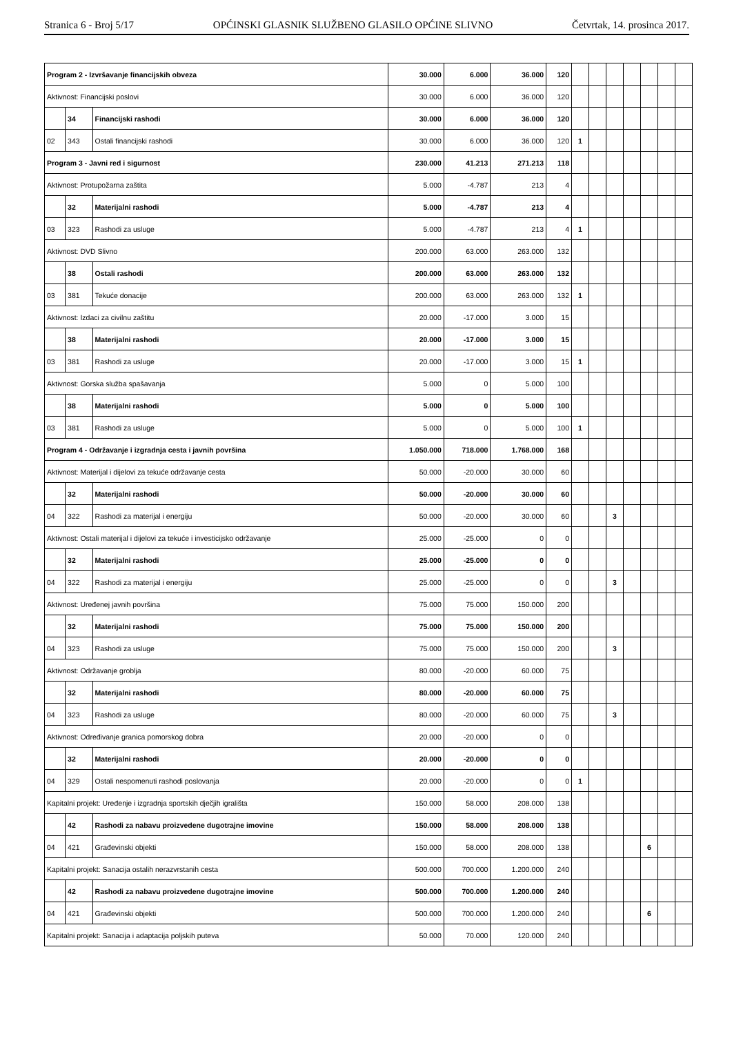Stranica 6 - Broj 5/17 OPĆINSKI GLASNIK SLUŽBENO GLASILO OPĆINE SLIVNO Četvrtak, 14. prosinca 2017.
| Program 2 - Izvršavanje financijskih obveza | | | 30.000 | 6.000 | 36.000 | 120 | | | | | | | |
| Aktivnost: Financijski poslovi | | | 30.000 | 6.000 | 36.000 | 120 | | | | | | | |
| | 34 | Financijski rashodi | 30.000 | 6.000 | 36.000 | 120 | | | | | | | |
| 02 | 343 | Ostali financijski rashodi | 30.000 | 6.000 | 36.000 | 120 | 1 | | | | | | |
| Program 3 - Javni red i sigurnost | | | 230.000 | 41.213 | 271.213 | 118 | | | | | | | |
| Aktivnost: Protupožarna zaštita | | | 5.000 | -4.787 | 213 | 4 | | | | | | | |
| | 32 | Materijalni rashodi | 5.000 | -4.787 | 213 | 4 | | | | | | | |
| 03 | 323 | Rashodi za usluge | 5.000 | -4.787 | 213 | 4 | 1 | | | | | | |
| Aktivnost: DVD Slivno | | | 200.000 | 63.000 | 263.000 | 132 | | | | | | | |
| | 38 | Ostali rashodi | 200.000 | 63.000 | 263.000 | 132 | | | | | | | |
| 03 | 381 | Tekuće donacije | 200.000 | 63.000 | 263.000 | 132 | 1 | | | | | | |
| Aktivnost: Izdaci za civilnu zaštitu | | | 20.000 | -17.000 | 3.000 | 15 | | | | | | | |
| | 38 | Materijalni rashodi | 20.000 | -17.000 | 3.000 | 15 | | | | | | | |
| 03 | 381 | Rashodi za usluge | 20.000 | -17.000 | 3.000 | 15 | 1 | | | | | | |
| Aktivnost: Gorska služba spašavanja | | | 5.000 | 0 | 5.000 | 100 | | | | | | | |
| | 38 | Materijalni rashodi | 5.000 | 0 | 5.000 | 100 | | | | | | | |
| 03 | 381 | Rashodi za usluge | 5.000 | 0 | 5.000 | 100 | 1 | | | | | | |
| Program 4 - Održavanje i izgradnja cesta i javnih površina | | | 1.050.000 | 718.000 | 1.768.000 | 168 | | | | | | | |
| Aktivnost: Materijal i dijelovi za tekuće održavanje cesta | | | 50.000 | -20.000 | 30.000 | 60 | | | | | | | |
| | 32 | Materijalni rashodi | 50.000 | -20.000 | 30.000 | 60 | | | | | | | |
| 04 | 322 | Rashodi za materijal i energiju | 50.000 | -20.000 | 30.000 | 60 | | | 3 | | | | |
| Aktivnost: Ostali materijal i dijelovi za tekuće i investicijsko održavanje | | | 25.000 | -25.000 | 0 | 0 | | | | | | | |
| | 32 | Materijalni rashodi | 25.000 | -25.000 | 0 | 0 | | | | | | | |
| 04 | 322 | Rashodi za materijal i energiju | 25.000 | -25.000 | 0 | 0 | | | 3 | | | | |
| Aktivnost: Uređenej javnih površina | | | 75.000 | 75.000 | 150.000 | 200 | | | | | | | |
| | 32 | Materijalni rashodi | 75.000 | 75.000 | 150.000 | 200 | | | | | | | |
| 04 | 323 | Rashodi za usluge | 75.000 | 75.000 | 150.000 | 200 | | | 3 | | | | |
| Aktivnost: Održavanje groblja | | | 80.000 | -20.000 | 60.000 | 75 | | | | | | | |
| | 32 | Materijalni rashodi | 80.000 | -20.000 | 60.000 | 75 | | | | | | | |
| 04 | 323 | Rashodi za usluge | 80.000 | -20.000 | 60.000 | 75 | | | 3 | | | | |
| Aktivnost: Određivanje granica pomorskog dobra | | | 20.000 | -20.000 | 0 | 0 | | | | | | | |
| | 32 | Materijalni rashodi | 20.000 | -20.000 | 0 | 0 | | | | | | | |
| 04 | 329 | Ostali nespomenuti rashodi poslovanja | 20.000 | -20.000 | 0 | 0 | 1 | | | | | | |
| Kapitalni projekt: Uređenje i izgradnja sportskih dječjih igrališta | | | 150.000 | 58.000 | 208.000 | 138 | | | | | | | |
| | 42 | Rashodi za nabavu proizvedene dugotrajne imovine | 150.000 | 58.000 | 208.000 | 138 | | | | | | | |
| 04 | 421 | Građevinski objekti | 150.000 | 58.000 | 208.000 | 138 | | | | | 6 | | |
| Kapitalni projekt: Sanacija ostalih nerazvrstanih cesta | | | 500.000 | 700.000 | 1.200.000 | 240 | | | | | | | |
| | 42 | Rashodi za nabavu proizvedene dugotrajne imovine | 500.000 | 700.000 | 1.200.000 | 240 | | | | | | | |
| 04 | 421 | Građevinski objekti | 500.000 | 700.000 | 1.200.000 | 240 | | | | | 6 | | |
| Kapitalni projekt: Sanacija i adaptacija poljskih puteva | | | 50.000 | 70.000 | 120.000 | 240 | | | | | | | |